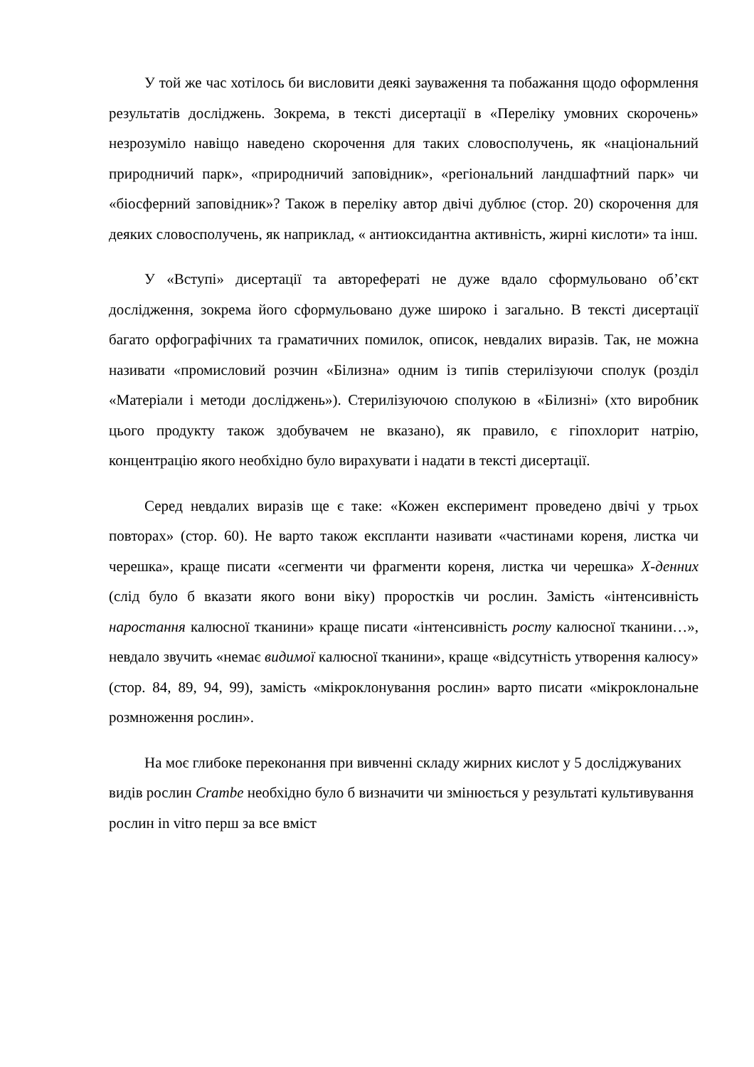У той же час хотілось би висловити деякі зауваження та побажання щодо оформлення результатів досліджень. Зокрема, в тексті дисертації в «Переліку умовних скорочень» незрозуміло навіщо наведено скорочення для таких словосполучень, як «національний природничий парк», «природничий заповідник», «регіональний ландшафтний парк» чи «біосферний заповідник»? Також в переліку автор двічі дублює (стор. 20) скорочення для деяких словосполучень, як наприклад, « антиоксидантна активність, жирні кислоти» та інш.
У «Вступі» дисертації та авторефераті не дуже вдало сформульовано об’єкт дослідження, зокрема його сформульовано дуже широко і загально. В тексті дисертації багато орфографічних та граматичних помилок, описок, невдалих виразів. Так, не можна називати «промисловий розчин «Білизна» одним із типів стерилізуючи сполук (розділ «Матеріали і методи досліджень»). Стерилізуючою сполукою в «Білизні» (хто виробник цього продукту також здобувачем не вказано), як правило, є гіпохлорит натрію, концентрацію якого необхідно було вирахувати і надати в тексті дисертації.
Серед невдалих виразів ще є таке: «Кожен експеримент проведено двічі у трьох повторах» (стор. 60). Не варто також експланти називати «частинами кореня, листка чи черешка», краще писати «сегменти чи фрагменти кореня, листка чи черешка» Х-денних (слід було б вказати якого вони віку) проростків чи рослин. Замість «інтенсивність наростання калюсної тканини» краще писати «інтенсивність росту калюсної тканини…», невдало звучить «немає видимої калюсної тканини», краще «відсутність утворення калюсу» (стор. 84, 89, 94, 99), замість «мікроклонування рослин» варто писати «мікроклональне розмноження рослин».
На моє глибоке переконання при вивченні складу жирних кислот у 5 досліджуваних видів рослин Crambe необхідно було б визначити чи змінюється у результаті культивування рослин in vitro перш за все вміст